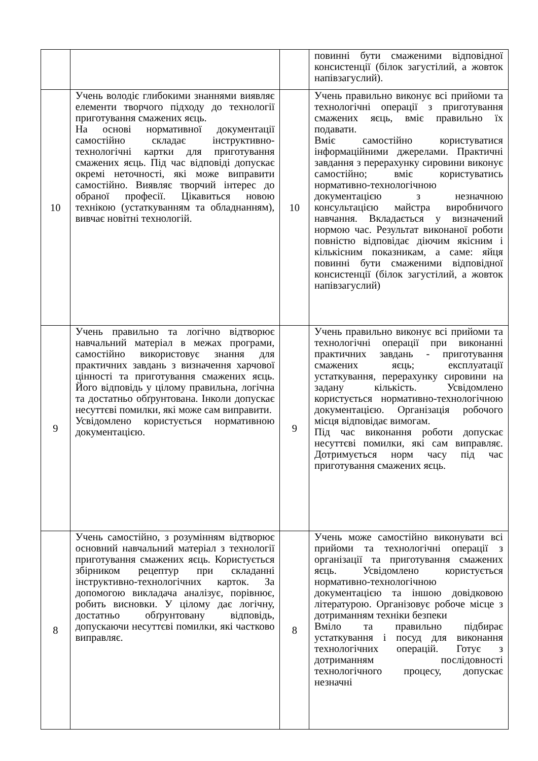| | | | повинні бути смаженими відповідної консистенції (білок загустілий, а жовток напівзагуслий). |
| 10 | Учень володіє глибокими знаннями виявляє елементи творчого підходу до технології приготування смажених яєць. На основі нормативної документації самостійно складає інструктивно-технологічні картки для приготування смажених яєць. Під час відповіді допускає окремі неточності, які може виправити самостійно. Виявляє творчий інтерес до обраної професії. Цікавиться новою технікою (устаткуванням та обладнанням), вивчає новітні технологій. | 10 | Учень правильно виконує всі прийоми та технологічні операції з приготування смажених яєць, вміє правильно їх подавати. Вміє самостійно користуватися інформаційними джерелами. Практичні завдання з перерахунку сировини виконує самостійно; вміє користуватись нормативно-технологічною документацією з незначною консультацією майстра виробничого навчання. Вкладається у визначений нормою час. Результат виконаної роботи повністю відповідає діючим якісним і кількісним показникам, а саме: яйця повинні бути смаженими відповідної консистенції (білок загустілий, а жовток напівзагуслий) |
| 9 | Учень правильно та логічно відтворює навчальний матеріал в межах програми, самостійно використовує знання для практичних завдань з визначення харчової цінності та приготування смажених яєць. Його відповідь у цілому правильна, логічна та достатньо обґрунтована. Інколи допускає несуттєві помилки, які може сам виправити. Усвідомлено користується нормативною документацією. | 9 | Учень правильно виконує всі прийоми та технологічні операції при виконанні практичних завдань - приготування смажених яєць; експлуатації устаткування, перерахунку сировини на задану кількість. Усвідомлено користується нормативно-технологічною документацією. Організація робочого місця відповідає вимогам. Під час виконання роботи допускає несуттєві помилки, які сам виправляє. Дотримується норм часу під час приготування смажених яєць. |
| 8 | Учень самостійно, з розумінням відтворює основний навчальний матеріал з технології приготування смажених яєць. Користується збірником рецептур при складанні інструктивно-технологічних карток. За допомогою викладача аналізує, порівнює, робить висновки. У цілому дає логічну, достатньо обґрунтовану відповідь, допускаючи несуттєві помилки, які частково виправляє. | 8 | Учень може самостійно виконувати всі прийоми та технологічні операції з організації та приготування смажених яєць. Усвідомлено користується нормативно-технологічною документацією та іншою довідковою літературою. Організовує робоче місце з дотриманням техніки безпеки Вміло та правильно підбирає устаткування і посуд для виконання технологічних операцій. Готує з дотриманням послідовності технологічного процесу, допускає незначні |